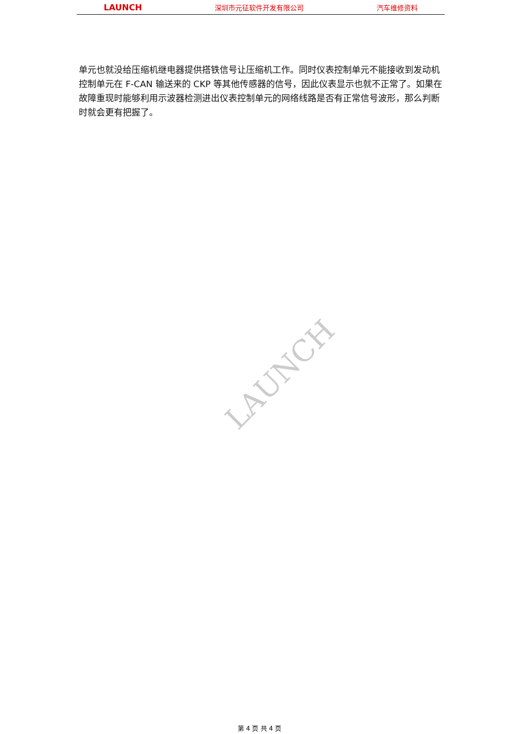LAUNCH 深圳市元征软件开发有限公司 汽车维修资料
LAUNCH
单元也就没给压缩机继电器提供搭铁信号让压缩机工作。同时仪表控制单元不能接收到发动机控制单元在 F-CAN 输送来的 CKP 等其他传感器的信号，因此仪表显示也就不正常了。如果在故障重现时能够利用示波器检测进出仪表控制单元的网络线路是否有正常信号波形，那么判断时就会更有把握了。
第 4 页 共 4 页